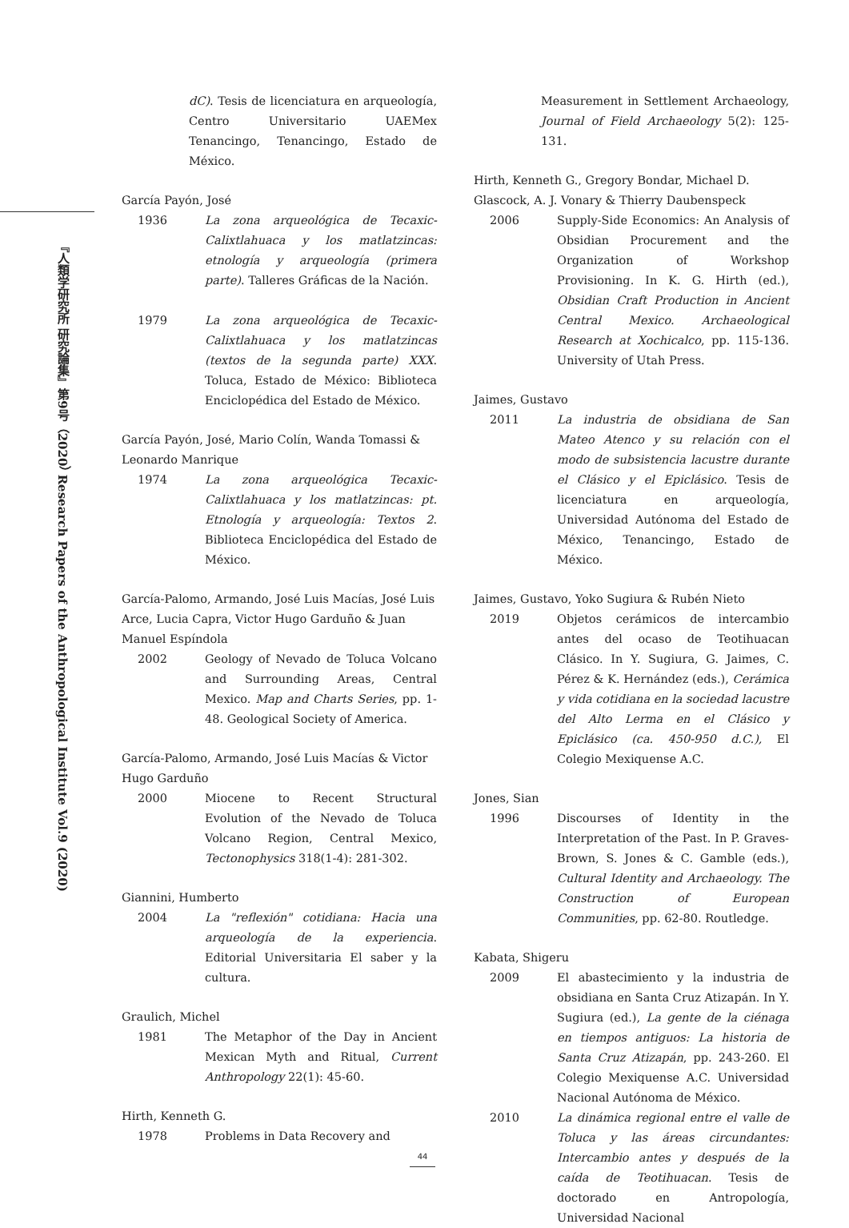『人類学研究所 研究論集』第9号（2020） Research Papers of the Anthropological Institute Vol.9 (2020)
dC). Tesis de licenciatura en arqueología, Centro Universitario UAEMex Tenancingo, Tenancingo, Estado de México.
García Payón, José
1936 La zona arqueológica de Tecaxic-Calixtlahuaca y los matlatzincas: etnología y arqueología (primera parte). Talleres Gráficas de la Nación.
1979 La zona arqueológica de Tecaxic-Calixtlahuaca y los matlatzincas (textos de la segunda parte) XXX. Toluca, Estado de México: Biblioteca Enciclopédica del Estado de México.
García Payón, José, Mario Colín, Wanda Tomassi & Leonardo Manrique
1974 La zona arqueológica Tecaxic-Calixtlahuaca y los matlatzincas: pt. Etnología y arqueología: Textos 2. Biblioteca Enciclopédica del Estado de México.
García-Palomo, Armando, José Luis Macías, José Luis Arce, Lucia Capra, Victor Hugo Garduño & Juan Manuel Espíndola
2002 Geology of Nevado de Toluca Volcano and Surrounding Areas, Central Mexico. Map and Charts Series, pp. 1-48. Geological Society of America.
García-Palomo, Armando, José Luis Macías & Victor Hugo Garduño
2000 Miocene to Recent Structural Evolution of the Nevado de Toluca Volcano Region, Central Mexico, Tectonophysics 318(1-4): 281-302.
Giannini, Humberto
2004 La "reflexión" cotidiana: Hacia una arqueología de la experiencia. Editorial Universitaria El saber y la cultura.
Graulich, Michel
1981 The Metaphor of the Day in Ancient Mexican Myth and Ritual, Current Anthropology 22(1): 45-60.
Hirth, Kenneth G.
1978 Problems in Data Recovery and
Measurement in Settlement Archaeology, Journal of Field Archaeology 5(2): 125-131.
Hirth, Kenneth G., Gregory Bondar, Michael D. Glascock, A. J. Vonary & Thierry Daubenspeck
2006 Supply-Side Economics: An Analysis of Obsidian Procurement and the Organization of Workshop Provisioning. In K. G. Hirth (ed.), Obsidian Craft Production in Ancient Central Mexico. Archaeological Research at Xochicalco, pp. 115-136. University of Utah Press.
Jaimes, Gustavo
2011 La industria de obsidiana de San Mateo Atenco y su relación con el modo de subsistencia lacustre durante el Clásico y el Epiclásico. Tesis de licenciatura en arqueología, Universidad Autónoma del Estado de México, Tenancingo, Estado de México.
Jaimes, Gustavo, Yoko Sugiura & Rubén Nieto
2019 Objetos cerámicos de intercambio antes del ocaso de Teotihuacan Clásico. In Y. Sugiura, G. Jaimes, C. Pérez & K. Hernández (eds.), Cerámica y vida cotidiana en la sociedad lacustre del Alto Lerma en el Clásico y Epiclásico (ca. 450-950 d.C.), El Colegio Mexiquense A.C.
Jones, Sian
1996 Discourses of Identity in the Interpretation of the Past. In P. Graves-Brown, S. Jones & C. Gamble (eds.), Cultural Identity and Archaeology. The Construction of European Communities, pp. 62-80. Routledge.
Kabata, Shigeru
2009 El abastecimiento y la industria de obsidiana en Santa Cruz Atizapán. In Y. Sugiura (ed.), La gente de la ciénaga en tiempos antiguos: La historia de Santa Cruz Atizapán, pp. 243-260. El Colegio Mexiquense A.C. Universidad Nacional Autónoma de México.
2010 La dinámica regional entre el valle de Toluca y las áreas circundantes: Intercambio antes y después de la caída de Teotihuacan. Tesis de doctorado en Antropología, Universidad Nacional
44